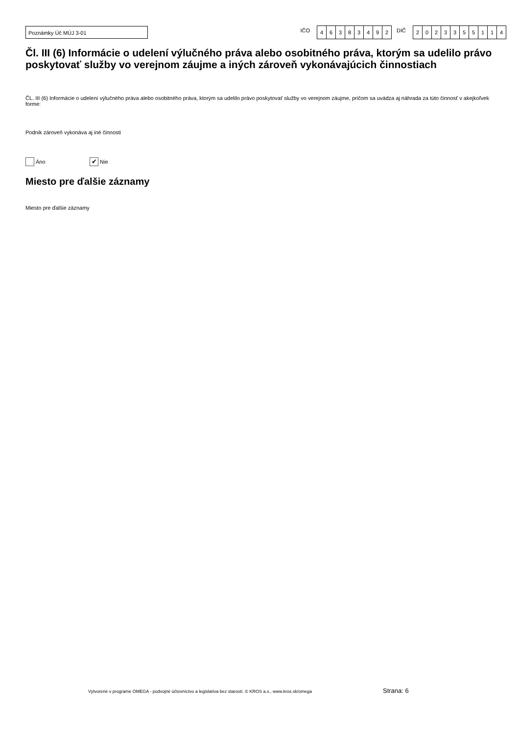Poznámky Úč MÚJ 3-01
IČO
46383492
DIČ
2023355114
Čl. III (6) Informácie o udelení výlučného práva alebo osobitného práva, ktorým sa udelilo právo poskytovať služby vo verejnom záujme a iných zároveň vykonávajúcich činnostiach
ČL. III (6) Informácie o udelení výlučného práva alebo osobitného práva, ktorým sa udelilo právo poskytovať služby vo verejnom záujme, pričom sa uvádza aj náhrada za túto činnosť v akejkoľvek forme:
Podnik zároveň vykonáva aj iné činnosti
Áno ✔ Nie
Miesto pre ďalšie záznamy
Miesto pre ďalšie záznamy
Vytvorené v programe OMEGA - podvojné účtovníctvo a legislatíva bez starostí. © KROS a.s., www.kros.sk/omega
Strana: 6